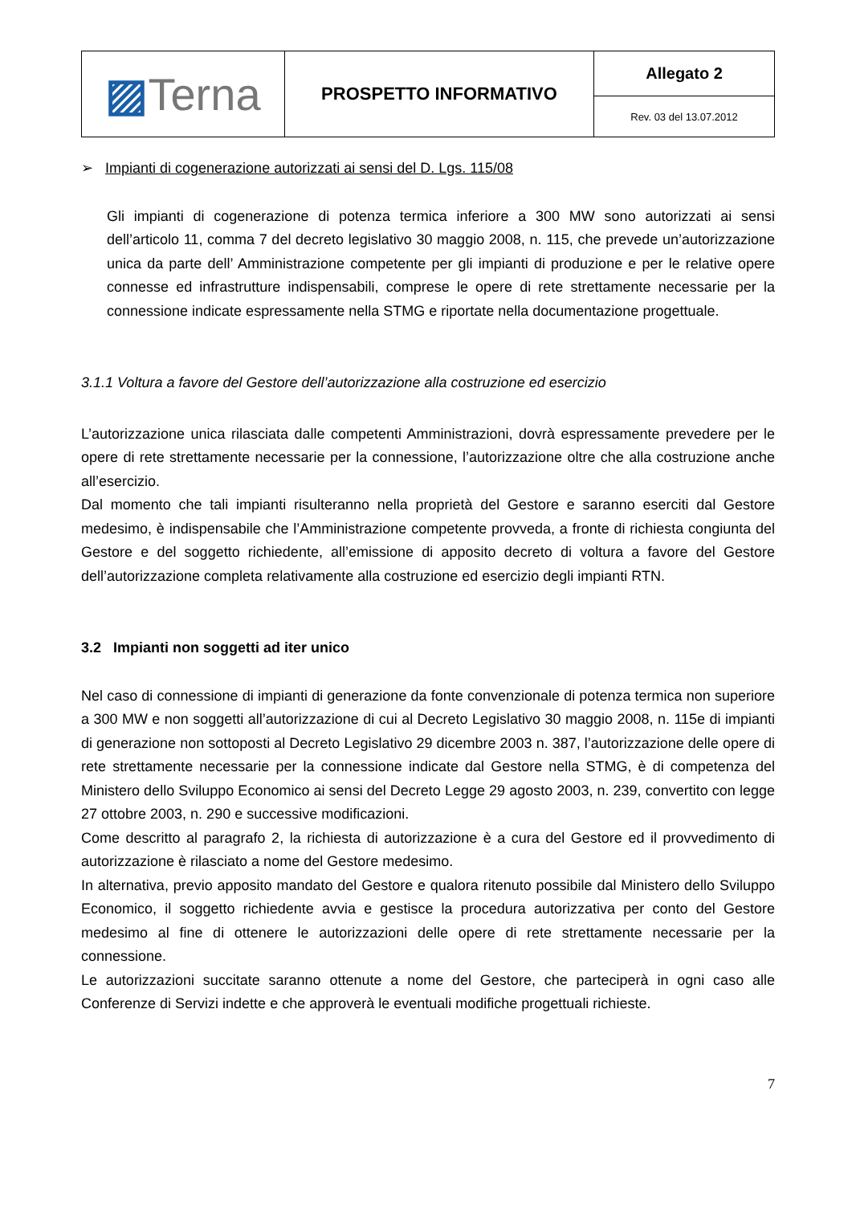| ▨ Terna | PROSPETTO INFORMATIVO | Allegato 2 |
| | | Rev. 03 del 13.07.2012 |
➢ Impianti di cogenerazione autorizzati ai sensi del D. Lgs. 115/08
Gli impianti di cogenerazione di potenza termica inferiore a 300 MW sono autorizzati ai sensi dell’articolo 11, comma 7 del decreto legislativo 30 maggio 2008, n. 115, che prevede un’autorizzazione unica da parte dell’ Amministrazione competente per gli impianti di produzione e per le relative opere connesse ed infrastrutture indispensabili, comprese le opere di rete strettamente necessarie per la connessione indicate espressamente nella STMG e riportate nella documentazione progettuale.
3.1.1 Voltura a favore del Gestore dell’autorizzazione alla costruzione ed esercizio
L’autorizzazione unica rilasciata dalle competenti Amministrazioni, dovrà espressamente prevedere per le opere di rete strettamente necessarie per la connessione, l’autorizzazione oltre che alla costruzione anche all’esercizio.
Dal momento che tali impianti risulteranno nella proprietà del Gestore e saranno eserciti dal Gestore medesimo, è indispensabile che l’Amministrazione competente provveda, a fronte di richiesta congiunta del Gestore e del soggetto richiedente, all’emissione di apposito decreto di voltura a favore del Gestore dell’autorizzazione completa relativamente alla costruzione ed esercizio degli impianti RTN.
3.2 Impianti non soggetti ad iter unico
Nel caso di connessione di impianti di generazione da fonte convenzionale di potenza termica non superiore a 300 MW e non soggetti all’autorizzazione di cui al Decreto Legislativo 30 maggio 2008, n. 115e di impianti di generazione non sottoposti al Decreto Legislativo 29 dicembre 2003 n. 387, l’autorizzazione delle opere di rete strettamente necessarie per la connessione indicate dal Gestore nella STMG, è di competenza del Ministero dello Sviluppo Economico ai sensi del Decreto Legge 29 agosto 2003, n. 239, convertito con legge 27 ottobre 2003, n. 290 e successive modificazioni.
Come descritto al paragrafo 2, la richiesta di autorizzazione è a cura del Gestore ed il provvedimento di autorizzazione è rilasciato a nome del Gestore medesimo.
In alternativa, previo apposito mandato del Gestore e qualora ritenuto possibile dal Ministero dello Sviluppo Economico, il soggetto richiedente avvia e gestisce la procedura autorizzativa per conto del Gestore medesimo al fine di ottenere le autorizzazioni delle opere di rete strettamente necessarie per la connessione.
Le autorizzazioni succitate saranno ottenute a nome del Gestore, che parteciperà in ogni caso alle Conferenze di Servizi indette e che approverà le eventuali modifiche progettuali richieste.
7